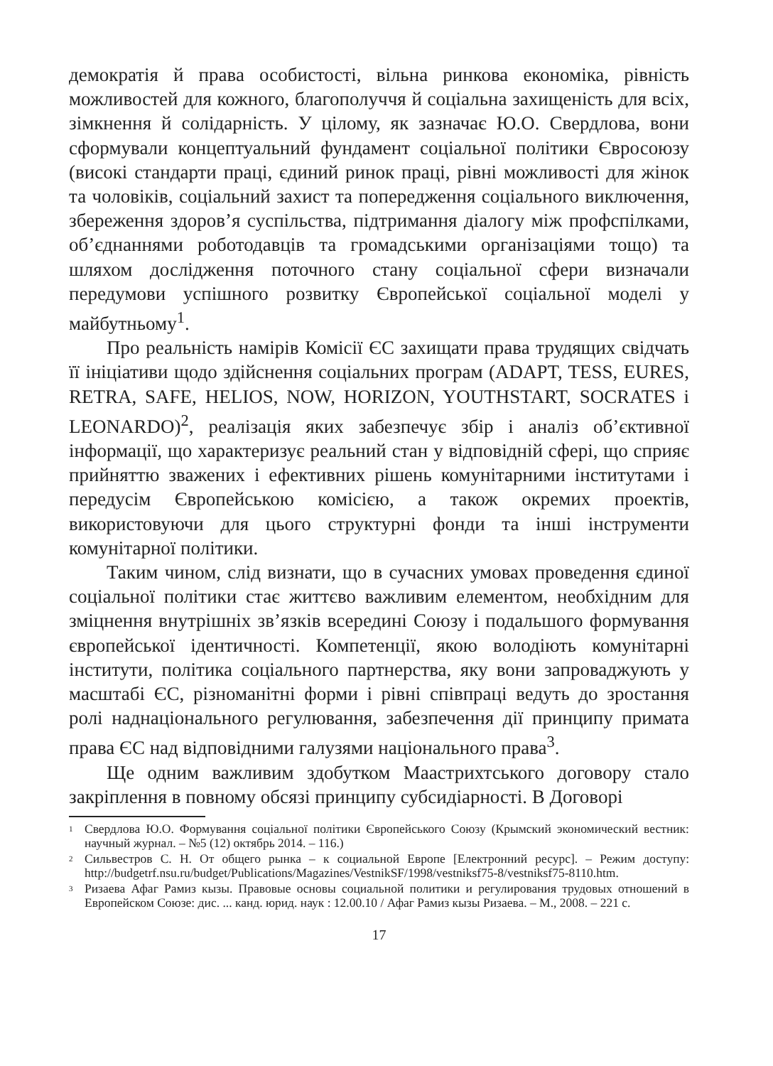демократія й права особистості, вільна ринкова економіка, рівність можливостей для кожного, благополуччя й соціальна захищеність для всіх, зімкнення й солідарність. У цілому, як зазначає Ю.О. Свердлова, вони сформували концептуальний фундамент соціальної політики Євросоюзу (високі стандарти праці, єдиний ринок праці, рівні можливості для жінок та чоловіків, соціальний захист та попередження соціального виключення, збереження здоров’я суспільства, підтримання діалогу між профспілками, об’єднаннями роботодавців та громадськими організаціями тощо) та шляхом дослідження поточного стану соціальної сфери визначали передумови успішного розвитку Європейської соціальної моделі у майбутньому<sup>1</sup>.
Про реальність намірів Комісії ЄС захищати права трудящих свідчать її ініціативи щодо здійснення соціальних програм (ADAPT, TESS, EURES, RETRA, SAFE, HELIOS, NOW, HORIZON, YOUTHSTART, SOCRATES і LEONARDO)<sup>2</sup>, реалізація яких забезпечує збір і аналіз об’єктивної інформації, що характеризує реальний стан у відповідній сфері, що сприяє прийняттю зважених і ефективних рішень комунітарними інститутами і передусім Європейською комісією, а також окремих проектів, використовуючи для цього структурні фонди та інші інструменти комунітарної політики.
Таким чином, слід визнати, що в сучасних умовах проведення єдиної соціальної політики стає життєво важливим елементом, необхідним для зміцнення внутрішніх зв’язків всередині Союзу і подальшого формування європейської ідентичності. Компетенції, якою володіють комунітарні інститути, політика соціального партнерства, яку вони запроваджують у масштабі ЄС, різноманітні форми і рівні співпраці ведуть до зростання ролі наднаціонального регулювання, забезпечення дії принципу примата права ЄС над відповідними галузями національного права<sup>3</sup>.
Ще одним важливим здобутком Маастрихтського договору стало закріплення в повному обсязі принципу субсидіарності. В Договорі
<sup>1</sup> Свердлова Ю.О. Формування соціальної політики Європейського Союзу (Крымский экономический вестник: научный журнал. – №5 (12) октябрь 2014. – 116.)
<sup>2</sup> Сильвестров С. Н. От общего рынка – к социальной Европе [Електронний ресурс]. – Режим доступу: http://budgetrf.nsu.ru/budget/Publications/Magazines/VestnikSF/1998/vestniksf75-8/vestniksf75-8110.htm.
<sup>3</sup> Ризаева Афаг Рамиз кызы. Правовые основы социальной политики и регулирования трудовых отношений в Европейском Союзе: дис. ... канд. юрид. наук : 12.00.10 / Афаг Рамиз кызы Ризаева. – М., 2008. – 221 с.
17